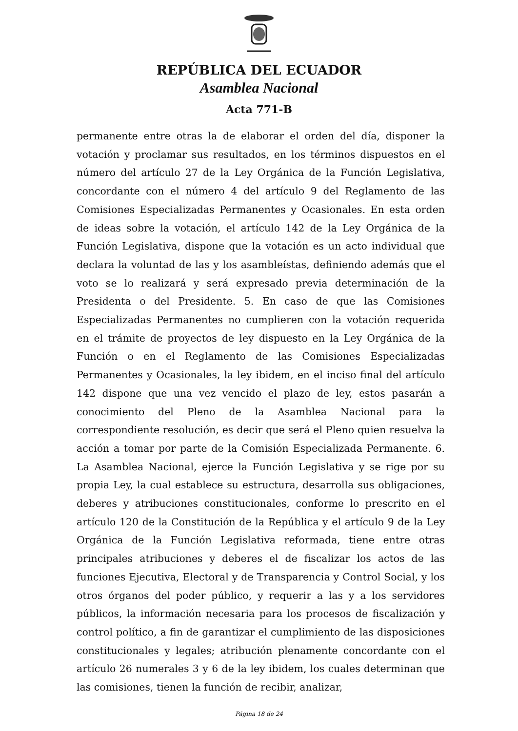REPÚBLICA DEL ECUADOR
Asamblea Nacional
Acta 771-B
permanente entre otras la de elaborar el orden del día, disponer la votación y proclamar sus resultados, en los términos dispuestos en el número del artículo 27 de la Ley Orgánica de la Función Legislativa, concordante con el número 4 del artículo 9 del Reglamento de las Comisiones Especializadas Permanentes y Ocasionales. En esta orden de ideas sobre la votación, el artículo 142 de la Ley Orgánica de la Función Legislativa, dispone que la votación es un acto individual que declara la voluntad de las y los asambleístas, definiendo además que el voto se lo realizará y será expresado previa determinación de la Presidenta o del Presidente. 5. En caso de que las Comisiones Especializadas Permanentes no cumplieren con la votación requerida en el trámite de proyectos de ley dispuesto en la Ley Orgánica de la Función o en el Reglamento de las Comisiones Especializadas Permanentes y Ocasionales, la ley ibidem, en el inciso final del artículo 142 dispone que una vez vencido el plazo de ley, estos pasarán a conocimiento del Pleno de la Asamblea Nacional para la correspondiente resolución, es decir que será el Pleno quien resuelva la acción a tomar por parte de la Comisión Especializada Permanente. 6. La Asamblea Nacional, ejerce la Función Legislativa y se rige por su propia Ley, la cual establece su estructura, desarrolla sus obligaciones, deberes y atribuciones constitucionales, conforme lo prescrito en el artículo 120 de la Constitución de la República y el artículo 9 de la Ley Orgánica de la Función Legislativa reformada, tiene entre otras principales atribuciones y deberes el de fiscalizar los actos de las funciones Ejecutiva, Electoral y de Transparencia y Control Social, y los otros órganos del poder público, y requerir a las y a los servidores públicos, la información necesaria para los procesos de fiscalización y control político, a fin de garantizar el cumplimiento de las disposiciones constitucionales y legales; atribución plenamente concordante con el artículo 26 numerales 3 y 6 de la ley ibidem, los cuales determinan que las comisiones, tienen la función de recibir, analizar,
Página 18 de 24